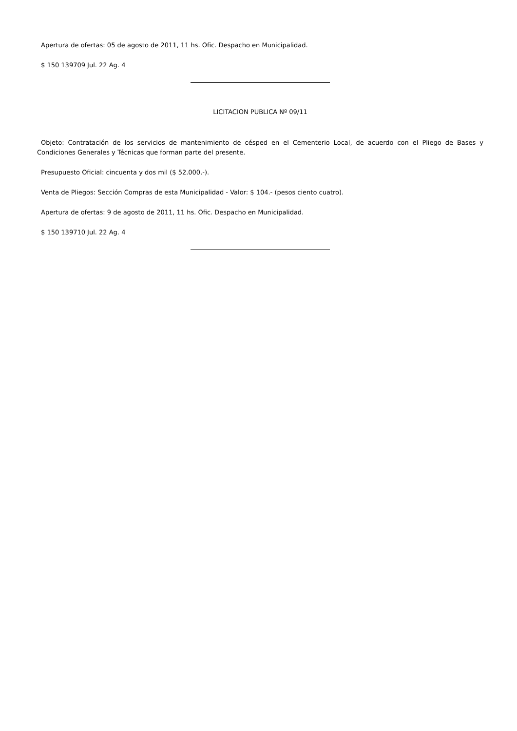Apertura de ofertas: 05 de agosto de 2011, 11 hs. Ofic. Despacho en Municipalidad.
$ 150 139709 Jul. 22 Ag. 4
LICITACION PUBLICA Nº 09/11
Objeto: Contratación de los servicios de mantenimiento de césped en el Cementerio Local, de acuerdo con el Pliego de Bases y Condiciones Generales y Técnicas que forman parte del presente.
Presupuesto Oficial: cincuenta y dos mil ($ 52.000.-).
Venta de Pliegos: Sección Compras de esta Municipalidad - Valor: $ 104.- (pesos ciento cuatro).
Apertura de ofertas: 9 de agosto de 2011, 11 hs. Ofic. Despacho en Municipalidad.
$ 150 139710 Jul. 22 Ag. 4